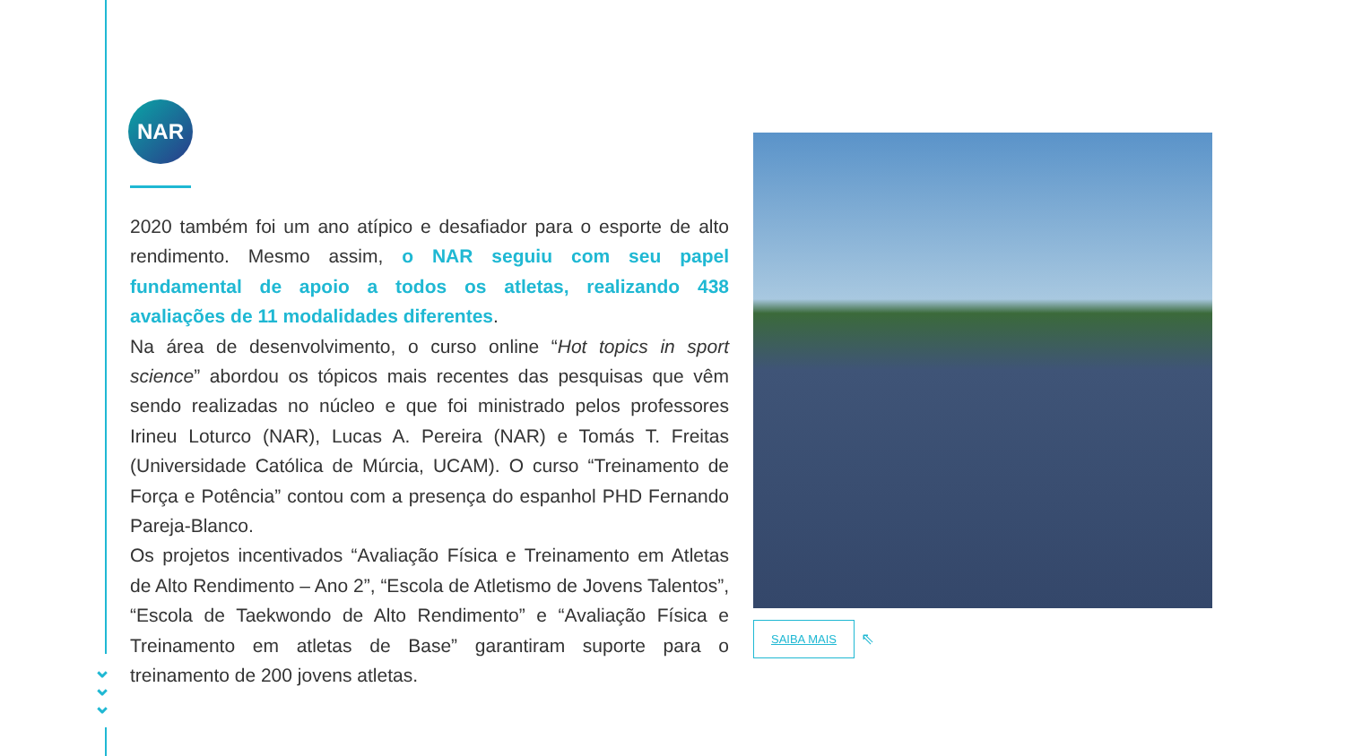NAR
2020 também foi um ano atípico e desafiador para o esporte de alto rendimento. Mesmo assim, o NAR seguiu com seu papel fundamental de apoio a todos os atletas, realizando 438 avaliações de 11 modalidades diferentes.
Na área de desenvolvimento, o curso online “Hot topics in sport science” abordou os tópicos mais recentes das pesquisas que vêm sendo realizadas no núcleo e que foi ministrado pelos professores Irineu Loturco (NAR), Lucas A. Pereira (NAR) e Tomás T. Freitas (Universidade Católica de Múrcia, UCAM). O curso “Treinamento de Força e Potência” contou com a presença do espanhol PHD Fernando Pareja-Blanco.
Os projetos incentivados “Avaliação Física e Treinamento em Atletas de Alto Rendimento – Ano 2”, “Escola de Atletismo de Jovens Talentos”, “Escola de Taekwondo de Alto Rendimento” e “Avaliação Física e Treinamento em atletas de Base” garantiram suporte para o treinamento de 200 jovens atletas.
SAIBA MAIS
⇖
⌄
⌄
⌄